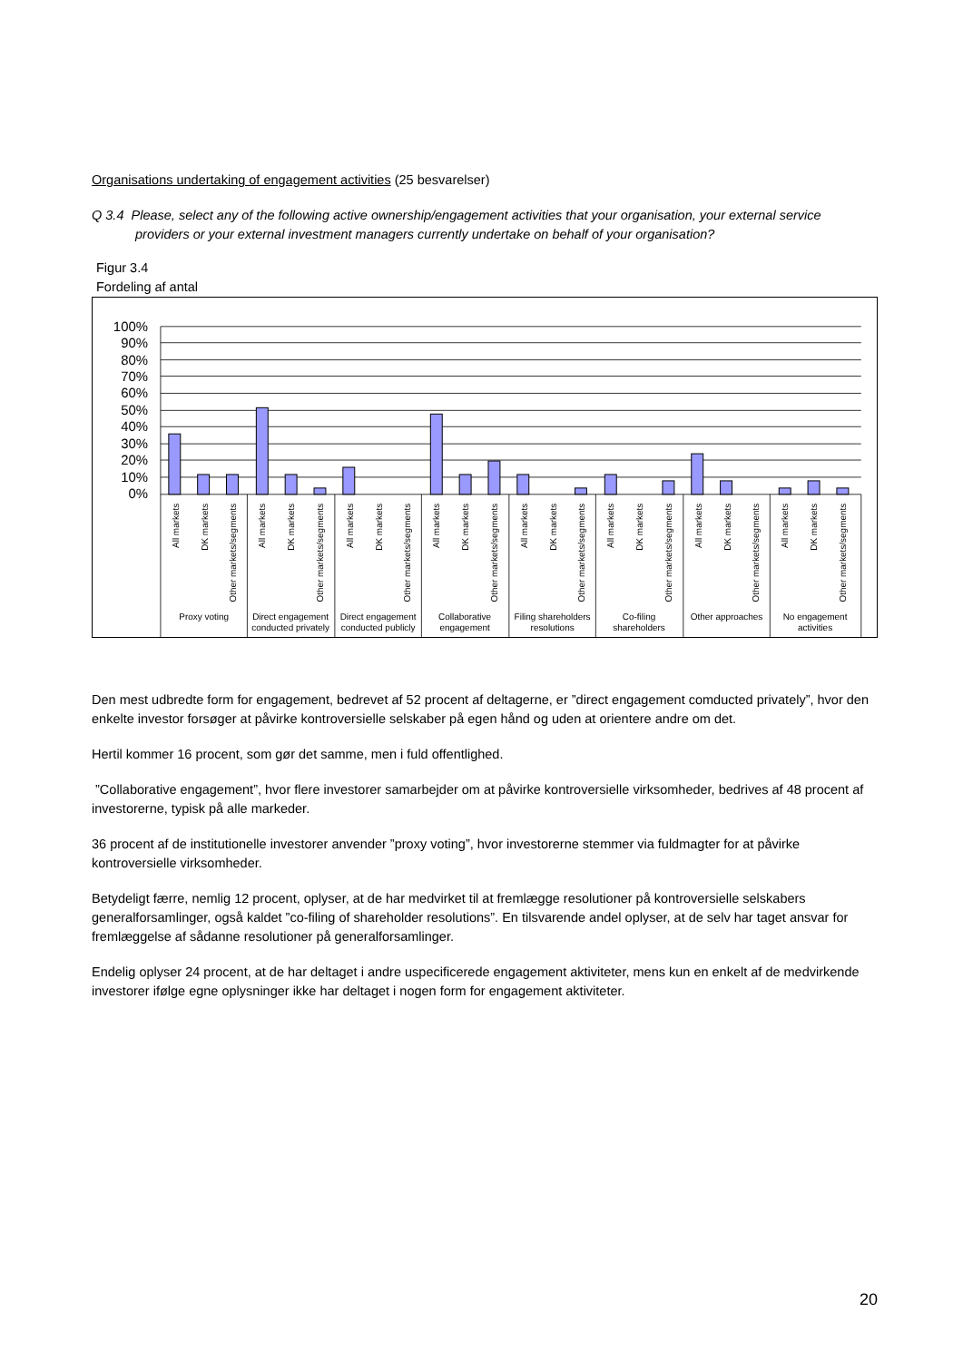Organisations undertaking of engagement activities (25 besvarelser)
Q 3.4 Please, select any of the following active ownership/engagement activities that your organisation, your external service providers or your external investment managers currently undertake on behalf of your organisation?
Figur 3.4
Fordeling af antal
100%
90%
80%
70%
60%
50%
40%
30%
20%
10%
0%
All markets
DK markets
Other markets/segments
All markets
DK markets
Other markets/segments
All markets
DK markets
Other markets/segments
All markets
DK markets
Other markets/segments
All markets
DK markets
Other markets/segments
All markets
DK markets
Other markets/segments
All markets
DK markets
Other markets/segments
All markets
DK markets
Other markets/segments
Proxy voting
Direct engagement
conducted privately
Direct engagement
conducted publicly
Collaborative
engagement
Filing shareholders
resolutions
Co-filing
shareholders
Other approaches
No engagement
activities
Den mest udbredte form for engagement, bedrevet af 52 procent af deltagerne, er ”direct engagement comducted privately”, hvor den enkelte investor forsøger at påvirke kontroversielle selskaber på egen hånd og uden at orientere andre om det.
Hertil kommer 16 procent, som gør det samme, men i fuld offentlighed.
”Collaborative engagement”, hvor flere investorer samarbejder om at påvirke kontroversielle virksomheder, bedrives af 48 procent af investorerne, typisk på alle markeder.
36 procent af de institutionelle investorer anvender ”proxy voting”, hvor investorerne stemmer via fuldmagter for at påvirke kontroversielle virksomheder.
Betydeligt færre, nemlig 12 procent, oplyser, at de har medvirket til at fremlægge resolutioner på kontroversielle selskabers generalforsamlinger, også kaldet ”co-filing of shareholder resolutions”. En tilsvarende andel oplyser, at de selv har taget ansvar for fremlæggelse af sådanne resolutioner på generalforsamlinger.
Endelig oplyser 24 procent, at de har deltaget i andre uspecificerede engagement aktiviteter, mens kun en enkelt af de medvirkende investorer ifølge egne oplysninger ikke har deltaget i nogen form for engagement aktiviteter.
20